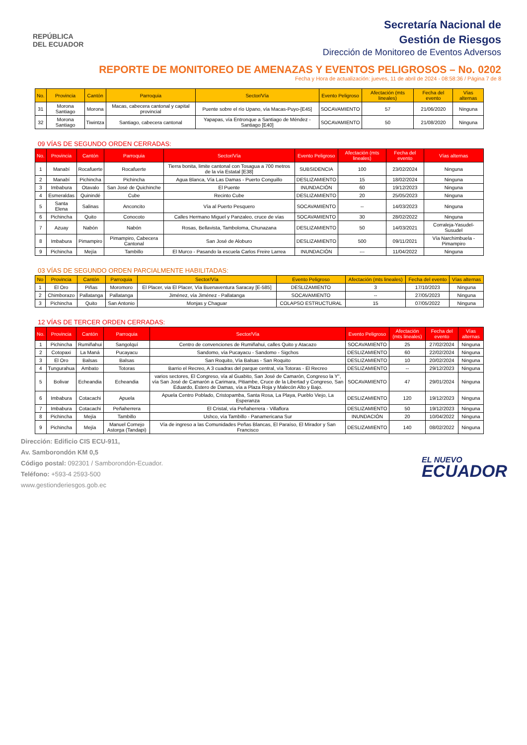REPÚBLICA
DEL ECUADOR
Secretaría Nacional de
Gestión de Riesgos
Dirección de Monitoreo de Eventos Adversos
REPORTE DE MONITOREO DE AMENAZAS Y EVENTOS PELIGROSOS – No. 0202
Fecha y Hora de actualización: jueves, 11 de abril de 2024 - 08:58:36 / Página 7 de 8
| No. | Provincia | Cantón | Parroquia | Sector/Vía | Evento Peligroso | Afectación (mts lineales) | Fecha del evento | Vías alternas |
| --- | --- | --- | --- | --- | --- | --- | --- | --- |
| 31 | Morona Santiago | Morona | Macas, cabecera cantonal y capital provincial | Puente sobre el río Upano, vía Macas-Puyo-[E45] | SOCAVAMIENTO | 57 | 21/06/2020 | Ninguna |
| 32 | Morona Santiago | Tiwintza | Santiago, cabecera cantonal | Yapapas, vía Entronque a Santiago de Méndez - Santiago [E40] | SOCAVAMIENTO | 50 | 21/08/2020 | Ninguna |
09 VÍAS DE SEGUNDO ORDEN CERRADAS:
| No. | Provincia | Cantón | Parroquia | Sector/Vía | Evento Peligroso | Afectación (mts lineales) | Fecha del evento | Vías alternas |
| --- | --- | --- | --- | --- | --- | --- | --- | --- |
| 1 | Manabí | Rocafuerte | Rocafuerte | Tierra bonita, limite cantonal con Tosagua a 700 metros de la vía Estatal [E38] | SUBSIDENCIA | 100 | 23/02/2024 | Ninguna |
| 2 | Manabí | Pichincha | Pichincha | Agua Blanca, Vía Las Damas - Puerto Conguillo | DESLIZAMIENTO | 15 | 18/02/2024 | Ninguna |
| 3 | Imbabura | Otavalo | San José de Quichinche | El Puente | INUNDACIÓN | 60 | 19/12/2023 | Ninguna |
| 4 | Esmeraldas | Quinindé | Cube | Recinto Cube | DESLIZAMIENTO | 20 | 25/05/2023 | Ninguna |
| 5 | Santa Elena | Salinas | Anconcito | Vía al Puerto Pesquero | SOCAVAMIENTO | -- | 14/03/2023 | Ninguna |
| 6 | Pichincha | Quito | Conocoto | Calles Hermano Miguel y Panzaleo, cruce de vías | SOCAVAMIENTO | 30 | 28/02/2022 | Ninguna |
| 7 | Azuay | Nabón | Nabón | Rosas, Bellavista, Tamboloma, Chunazana | DESLIZAMIENTO | 50 | 14/03/2021 | Corraleja-Yasudel-Susudel |
| 8 | Imbabura | Pimampiro | Pimampiro, Cabecera Cantonal | San José de Aloburo | DESLIZAMIENTO | 500 | 09/11/2021 | Vía Narchimbuela - Pimampiro |
| 9 | Pichincha | Mejía | Tambillo | El Murco - Pasando la escuela Carlos Freire Larrea | INUNDACIÓN | --- | 11/04/2022 | Ninguna |
03 VÍAS DE SEGUNDO ORDEN PARCIALMENTE HABILITADAS:
| No | Provincia | Cantón | Parroquia | Sector/Vía | Evento Peligroso | Afectación (mts lineales) | Fecha del evento | Vías alternas |
| --- | --- | --- | --- | --- | --- | --- | --- | --- |
| 1 | El Oro | Piñas | Moromoro | El Placer, via El Placer, Vía Buenaventura Saracay [E-585] | DESLIZAMIENTO | 3 | 17/10/2023 | Ninguna |
| 2 | Chimborazo | Pallatanga | Pallatanga | Jiménez, vía Jiménez - Pallatanga | SOCAVAMIENTO | -- | 27/05/2023 | Ninguna |
| 3 | Pichincha | Quito | San Antonio | Monjas y Chaguar | COLAPSO ESTRUCTURAL | 15 | 07/05/2022 | Ninguna |
12 VÍAS DE TERCER ORDEN CERRADAS:
| No. | Provincia | Cantón | Parroquia | Sector/Vía | Evento Peligroso | Afectación (mts lineales) | Fecha del evento | Vías alternas |
| --- | --- | --- | --- | --- | --- | --- | --- | --- |
| 1 | Pichincha | Rumiñahui | Sangolquí | Centro de convenciones de Rumiñahui, calles Quito y Atacazo | SOCAVAMIENTO | 25 | 27/02/2024 | Ninguna |
| 2 | Cotopaxi | La Maná | Pucayacu | Sandomo, vía Pucayacu - Sandomo - Sigchos | DESLIZAMIENTO | 60 | 22/02/2024 | Ninguna |
| 3 | El Oro | Balsas | Balsas | San Roquito, Vía Balsas - San Roquito | DESLIZAMIENTO | 10 | 20/02/2024 | Ninguna |
| 4 | Tungurahua | Ambato | Totoras | Barrio el Recreo, A 3 cuadras del parque central, vía Totoras - El Recreo | DESLIZAMIENTO | -- | 29/12/2023 | Ninguna |
| 5 | Bolivar | Echeandia | Echeandia | varios sectores, El Congreso, vía al Guabito, San José de Camarón, Congreso la Y", vía San José de Camarón a Carimara, Pitiambe, Cruce de la Libertad y Congreso, San Eduardo, Estero de Damas, vía a Plaza Roja y Malecón Alto y Bajo. | SOCAVAMIENTO | 47 | 29/01/2024 | Ninguna |
| 6 | Imbabura | Cotacachi | Apuela | Apuela Centro Poblado, Cristopamba, Santa Rosa, La Playa, Pueblo Viejo, La Esperanza | DESLIZAMIENTO | 120 | 19/12/2023 | Ninguna |
| 7 | Imbabura | Cotacachi | Peñaherrera | El Cristal, vía Peñaherrera - Villaflora | DESLIZAMIENTO | 50 | 19/12/2023 | Ninguna |
| 8 | Pichincha | Mejía | Tambillo | Ushco, vía Tambillo - Panamericana Sur | INUNDACIÓN | 20 | 10/04/2022 | Ninguna |
| 9 | Pichincha | Mejía | Manuel Cornejo Astorga (Tandapi) | Vía de ingreso a las Comunidades Peñas Blancas, El Paraíso, El Mirador y San Francisco | DESLIZAMIENTO | 140 | 08/02/2022 | Ninguna |
Dirección: Edificio CIS ECU-911,
Av. Samborondón KM 0,5
Código postal: 092301 / Samborondón-Ecuador.
Teléfono: +593-4 2593-500
www.gestionderiesgos.gob.ec
EL NUEVO
ECUADOR